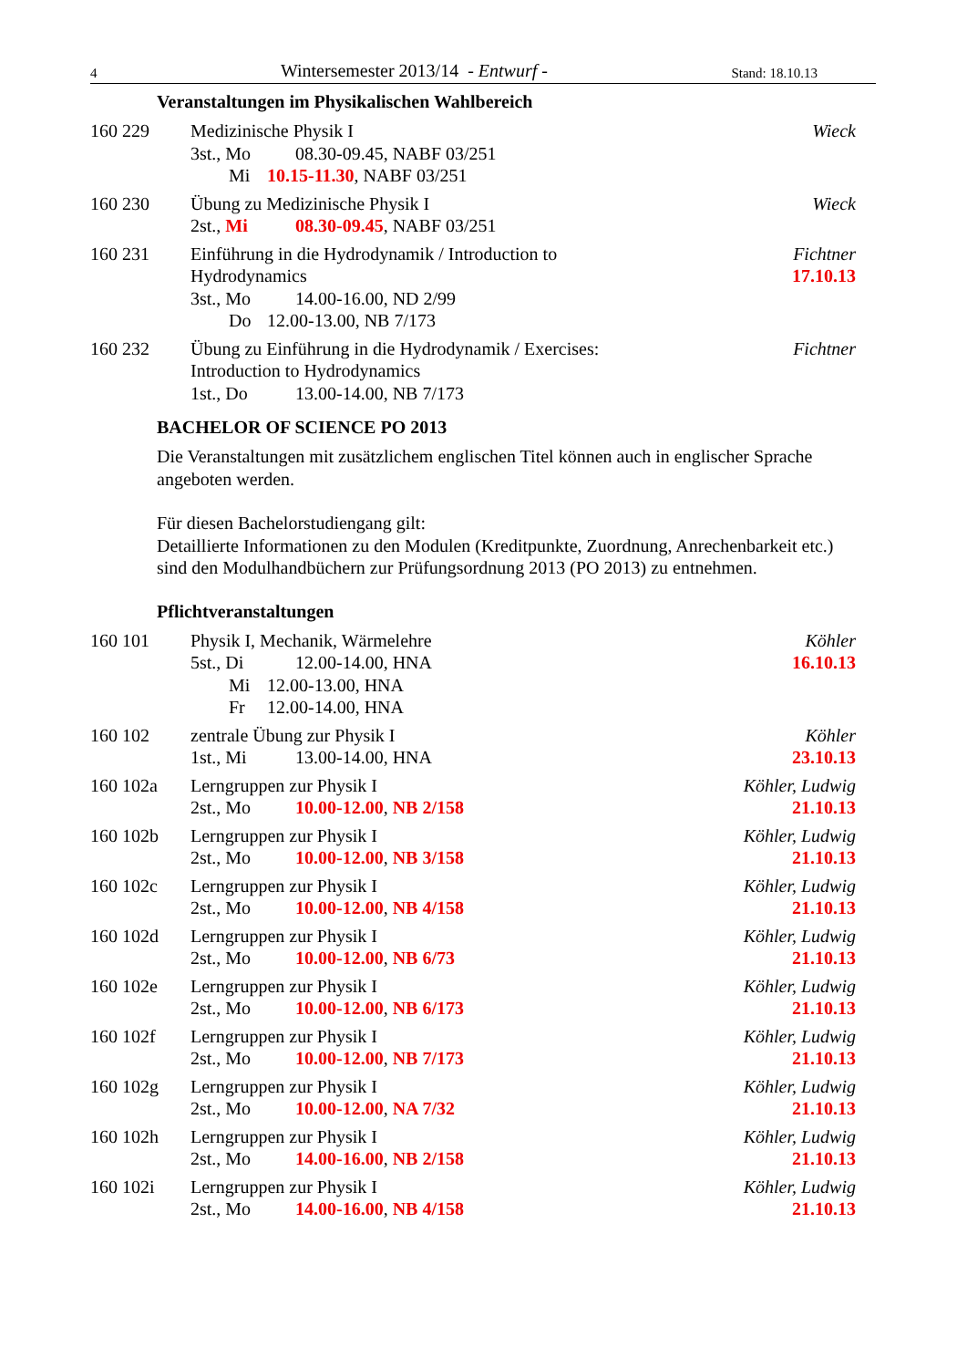4 Wintersemester 2013/14 - Entwurf - Stand: 18.10.13
Veranstaltungen im Physikalischen Wahlbereich
160 229 Medizinische Physik I
3st., Mo 08.30-09.45, NABF 03/251
Mi 10.15-11.30, NABF 03/251
Wieck
160 230 Übung zu Medizinische Physik I
2st., Mi 08.30-09.45, NABF 03/251
Wieck
160 231 Einführung in die Hydrodynamik / Introduction to
Hydrodynamics
3st., Mo 14.00-16.00, ND 2/99
Do 12.00-13.00, NB 7/173
Fichtner
17.10.13
160 232 Übung zu Einführung in die Hydrodynamik / Exercises:
Introduction to Hydrodynamics
1st., Do 13.00-14.00, NB 7/173
Fichtner
BACHELOR OF SCIENCE PO 2013
Die Veranstaltungen mit zusätzlichem englischen Titel können auch in englischer Sprache angeboten werden.
Für diesen Bachelorstudiengang gilt:
Detaillierte Informationen zu den Modulen (Kreditpunkte, Zuordnung, Anrechenbarkeit etc.) sind den Modulhandbüchern zur Prüfungsordnung 2013 (PO 2013) zu entnehmen.
Pflichtveranstaltungen
160 101 Physik I, Mechanik, Wärmelehre
5st., Di 12.00-14.00, HNA
Mi 12.00-13.00, HNA
Fr 12.00-14.00, HNA
Köhler
16.10.13
160 102 zentrale Übung zur Physik I
1st., Mi 13.00-14.00, HNA
Köhler
23.10.13
160 102a Lerngruppen zur Physik I
2st., Mo 10.00-12.00, NB 2/158
Köhler, Ludwig
21.10.13
160 102b Lerngruppen zur Physik I
2st., Mo 10.00-12.00, NB 3/158
Köhler, Ludwig
21.10.13
160 102c Lerngruppen zur Physik I
2st., Mo 10.00-12.00, NB 4/158
Köhler, Ludwig
21.10.13
160 102d Lerngruppen zur Physik I
2st., Mo 10.00-12.00, NB 6/73
Köhler, Ludwig
21.10.13
160 102e Lerngruppen zur Physik I
2st., Mo 10.00-12.00, NB 6/173
Köhler, Ludwig
21.10.13
160 102f Lerngruppen zur Physik I
2st., Mo 10.00-12.00, NB 7/173
Köhler, Ludwig
21.10.13
160 102g Lerngruppen zur Physik I
2st., Mo 10.00-12.00, NA 7/32
Köhler, Ludwig
21.10.13
160 102h Lerngruppen zur Physik I
2st., Mo 14.00-16.00, NB 2/158
Köhler, Ludwig
21.10.13
160 102i Lerngruppen zur Physik I
2st., Mo 14.00-16.00, NB 4/158
Köhler, Ludwig
21.10.13